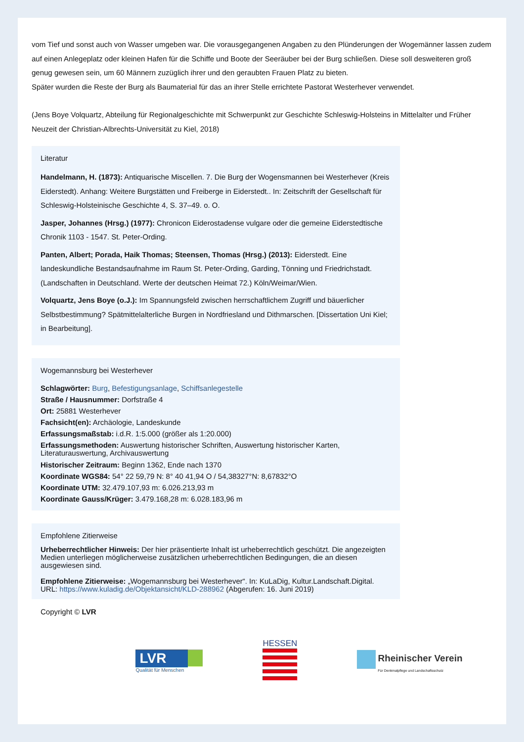vom Tief und sonst auch von Wasser umgeben war. Die vorausgegangenen Angaben zu den Plünderungen der Wogemänner lassen zudem auf einen Anlegeplatz oder kleinen Hafen für die Schiffe und Boote der Seeräuber bei der Burg schließen. Diese soll desweiteren groß genug gewesen sein, um 60 Männern zuzüglich ihrer und den geraubten Frauen Platz zu bieten.
Später wurden die Reste der Burg als Baumaterial für das an ihrer Stelle errichtete Pastorat Westerhever verwendet.
(Jens Boye Volquartz, Abteilung für Regionalgeschichte mit Schwerpunkt zur Geschichte Schleswig-Holsteins in Mittelalter und Früher Neuzeit der Christian-Albrechts-Universität zu Kiel, 2018)
Literatur
Handelmann, H. (1873): Antiquarische Miscellen. 7. Die Burg der Wogensmannen bei Westerhever (Kreis Eiderstedt). Anhang: Weitere Burgstätten und Freiberge in Eiderstedt.. In: Zeitschrift der Gesellschaft für Schleswig-Holsteinische Geschichte 4, S. 37–49. o. O.
Jasper, Johannes (Hrsg.) (1977): Chronicon Eiderostadense vulgare oder die gemeine Eiderstedtische Chronik 1103 - 1547. St. Peter-Ording.
Panten, Albert; Porada, Haik Thomas; Steensen, Thomas (Hrsg.) (2013): Eiderstedt. Eine landeskundliche Bestandsaufnahme im Raum St. Peter-Ording, Garding, Tönning und Friedrichstadt. (Landschaften in Deutschland. Werte der deutschen Heimat 72.) Köln/Weimar/Wien.
Volquartz, Jens Boye (o.J.): Im Spannungsfeld zwischen herrschaftlichem Zugriff und bäuerlicher Selbstbestimmung? Spätmittelalterliche Burgen in Nordfriesland und Dithmarschen. [Dissertation Uni Kiel; in Bearbeitung].
Wogemannsburg bei Westerhever
Schlagwörter: Burg, Befestigungsanlage, Schiffsanlegestelle
Straße / Hausnummer: Dorfstraße 4
Ort: 25881 Westerhever
Fachsicht(en): Archäologie, Landeskunde
Erfassungsmaßstab: i.d.R. 1:5.000 (größer als 1:20.000)
Erfassungsmethoden: Auswertung historischer Schriften, Auswertung historischer Karten, Literaturauswertung, Archivauswertung
Historischer Zeitraum: Beginn 1362, Ende nach 1370
Koordinate WGS84: 54° 22 59,79 N: 8° 40 41,94 O / 54,38327°N: 8,67832°O
Koordinate UTM: 32.479.107,93 m: 6.026.213,93 m
Koordinate Gauss/Krüger: 3.479.168,28 m: 6.028.183,96 m
Empfohlene Zitierweise
Urheberrechtlicher Hinweis: Der hier präsentierte Inhalt ist urheberrechtlich geschützt. Die angezeigten Medien unterliegen möglicherweise zusätzlichen urheberrechtlichen Bedingungen, die an diesen ausgewiesen sind.
Empfohlene Zitierweise: „Wogemannsburg bei Westerhever“. In: KuLaDig, Kultur.Landschaft.Digital. URL: https://www.kuladig.de/Objektansicht/KLD-288962 (Abgerufen: 16. Juni 2019)
Copyright © LVR
LVR
Qualität für Menschen
HESSEN
Rheinischer Verein
Für Denkmalpflege und Landschaftsschutz